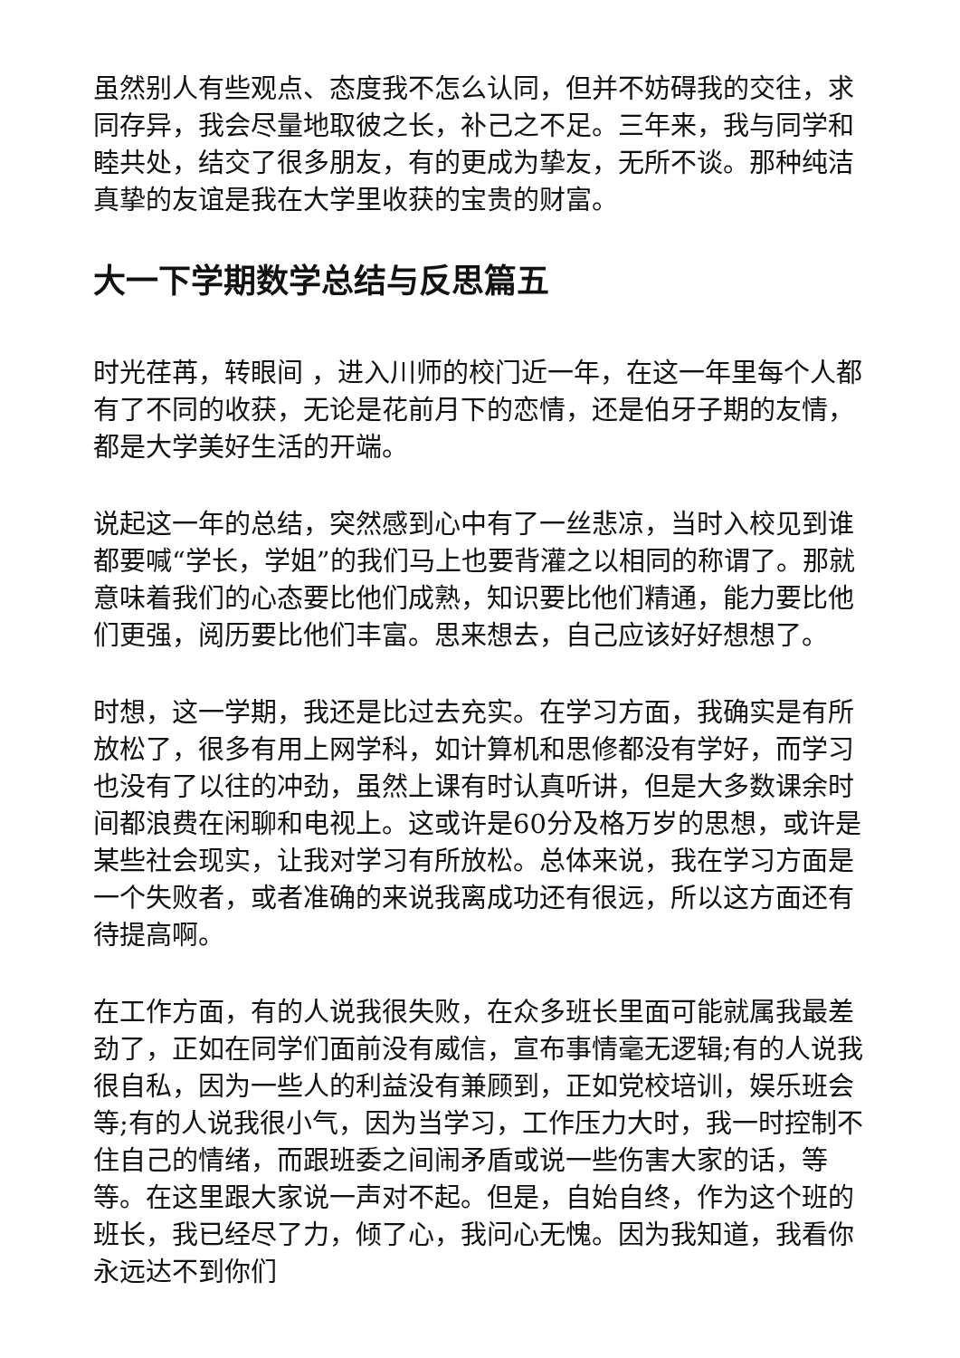虽然别人有些观点、态度我不怎么认同，但并不妨碍我的交往，求同存异，我会尽量地取彼之长，补己之不足。三年来，我与同学和睦共处，结交了很多朋友，有的更成为挚友，无所不谈。那种纯洁真挚的友谊是我在大学里收获的宝贵的财富。
大一下学期数学总结与反思篇五
时光荏苒，转眼间 ，进入川师的校门近一年，在这一年里每个人都有了不同的收获，无论是花前月下的恋情，还是伯牙子期的友情，都是大学美好生活的开端。
说起这一年的总结，突然感到心中有了一丝悲凉，当时入校见到谁都要喊“学长，学姐”的我们马上也要背灌之以相同的称谓了。那就意味着我们的心态要比他们成熟，知识要比他们精通，能力要比他们更强，阅历要比他们丰富。思来想去，自己应该好好想想了。
时想，这一学期，我还是比过去充实。在学习方面，我确实是有所放松了，很多有用上网学科，如计算机和思修都没有学好，而学习也没有了以往的冲劲，虽然上课有时认真听讲，但是大多数课余时间都浪费在闲聊和电视上。这或许是60分及格万岁的思想，或许是某些社会现实，让我对学习有所放松。总体来说，我在学习方面是一个失败者，或者准确的来说我离成功还有很远，所以这方面还有待提高啊。
在工作方面，有的人说我很失败，在众多班长里面可能就属我最差劲了，正如在同学们面前没有威信，宣布事情毫无逻辑;有的人说我很自私，因为一些人的利益没有兼顾到，正如党校培训，娱乐班会等;有的人说我很小气，因为当学习，工作压力大时，我一时控制不住自己的情绪，而跟班委之间闹矛盾或说一些伤害大家的话，等等。在这里跟大家说一声对不起。但是，自始自终，作为这个班的班长，我已经尽了力，倾了心，我问心无愧。因为我知道，我看你永远达不到你们